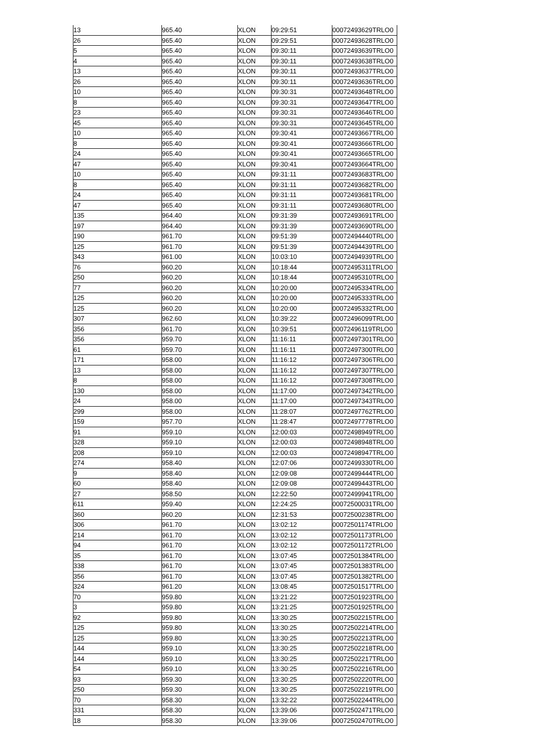| 13 | 965.40 | XLON | 09:29:51 | 00072493629TRLO0 |
| 26 | 965.40 | XLON | 09:29:51 | 00072493628TRLO0 |
| 5 | 965.40 | XLON | 09:30:11 | 00072493639TRLO0 |
| 4 | 965.40 | XLON | 09:30:11 | 00072493638TRLO0 |
| 13 | 965.40 | XLON | 09:30:11 | 00072493637TRLO0 |
| 26 | 965.40 | XLON | 09:30:11 | 00072493636TRLO0 |
| 10 | 965.40 | XLON | 09:30:31 | 00072493648TRLO0 |
| 8 | 965.40 | XLON | 09:30:31 | 00072493647TRLO0 |
| 23 | 965.40 | XLON | 09:30:31 | 00072493646TRLO0 |
| 45 | 965.40 | XLON | 09:30:31 | 00072493645TRLO0 |
| 10 | 965.40 | XLON | 09:30:41 | 00072493667TRLO0 |
| 8 | 965.40 | XLON | 09:30:41 | 00072493666TRLO0 |
| 24 | 965.40 | XLON | 09:30:41 | 00072493665TRLO0 |
| 47 | 965.40 | XLON | 09:30:41 | 00072493664TRLO0 |
| 10 | 965.40 | XLON | 09:31:11 | 00072493683TRLO0 |
| 8 | 965.40 | XLON | 09:31:11 | 00072493682TRLO0 |
| 24 | 965.40 | XLON | 09:31:11 | 00072493681TRLO0 |
| 47 | 965.40 | XLON | 09:31:11 | 00072493680TRLO0 |
| 135 | 964.40 | XLON | 09:31:39 | 00072493691TRLO0 |
| 197 | 964.40 | XLON | 09:31:39 | 00072493690TRLO0 |
| 190 | 961.70 | XLON | 09:51:39 | 00072494440TRLO0 |
| 125 | 961.70 | XLON | 09:51:39 | 00072494439TRLO0 |
| 343 | 961.00 | XLON | 10:03:10 | 00072494939TRLO0 |
| 76 | 960.20 | XLON | 10:18:44 | 00072495311TRLO0 |
| 250 | 960.20 | XLON | 10:18:44 | 00072495310TRLO0 |
| 77 | 960.20 | XLON | 10:20:00 | 00072495334TRLO0 |
| 125 | 960.20 | XLON | 10:20:00 | 00072495333TRLO0 |
| 125 | 960.20 | XLON | 10:20:00 | 00072495332TRLO0 |
| 307 | 962.60 | XLON | 10:39:22 | 00072496099TRLO0 |
| 356 | 961.70 | XLON | 10:39:51 | 00072496119TRLO0 |
| 356 | 959.70 | XLON | 11:16:11 | 00072497301TRLO0 |
| 61 | 959.70 | XLON | 11:16:11 | 00072497300TRLO0 |
| 171 | 958.00 | XLON | 11:16:12 | 00072497306TRLO0 |
| 13 | 958.00 | XLON | 11:16:12 | 00072497307TRLO0 |
| 8 | 958.00 | XLON | 11:16:12 | 00072497308TRLO0 |
| 130 | 958.00 | XLON | 11:17:00 | 00072497342TRLO0 |
| 24 | 958.00 | XLON | 11:17:00 | 00072497343TRLO0 |
| 299 | 958.00 | XLON | 11:28:07 | 00072497762TRLO0 |
| 159 | 957.70 | XLON | 11:28:47 | 00072497778TRLO0 |
| 91 | 959.10 | XLON | 12:00:03 | 00072498949TRLO0 |
| 328 | 959.10 | XLON | 12:00:03 | 00072498948TRLO0 |
| 208 | 959.10 | XLON | 12:00:03 | 00072498947TRLO0 |
| 274 | 958.40 | XLON | 12:07:06 | 00072499330TRLO0 |
| 9 | 958.40 | XLON | 12:09:08 | 00072499444TRLO0 |
| 60 | 958.40 | XLON | 12:09:08 | 00072499443TRLO0 |
| 27 | 958.50 | XLON | 12:22:50 | 00072499941TRLO0 |
| 611 | 959.40 | XLON | 12:24:25 | 00072500031TRLO0 |
| 360 | 960.20 | XLON | 12:31:53 | 00072500238TRLO0 |
| 306 | 961.70 | XLON | 13:02:12 | 00072501174TRLO0 |
| 214 | 961.70 | XLON | 13:02:12 | 00072501173TRLO0 |
| 94 | 961.70 | XLON | 13:02:12 | 00072501172TRLO0 |
| 35 | 961.70 | XLON | 13:07:45 | 00072501384TRLO0 |
| 338 | 961.70 | XLON | 13:07:45 | 00072501383TRLO0 |
| 356 | 961.70 | XLON | 13:07:45 | 00072501382TRLO0 |
| 324 | 961.20 | XLON | 13:08:45 | 00072501517TRLO0 |
| 70 | 959.80 | XLON | 13:21:22 | 00072501923TRLO0 |
| 3 | 959.80 | XLON | 13:21:25 | 00072501925TRLO0 |
| 92 | 959.80 | XLON | 13:30:25 | 00072502215TRLO0 |
| 125 | 959.80 | XLON | 13:30:25 | 00072502214TRLO0 |
| 125 | 959.80 | XLON | 13:30:25 | 00072502213TRLO0 |
| 144 | 959.10 | XLON | 13:30:25 | 00072502218TRLO0 |
| 144 | 959.10 | XLON | 13:30:25 | 00072502217TRLO0 |
| 54 | 959.10 | XLON | 13:30:25 | 00072502216TRLO0 |
| 93 | 959.30 | XLON | 13:30:25 | 00072502220TRLO0 |
| 250 | 959.30 | XLON | 13:30:25 | 00072502219TRLO0 |
| 70 | 958.30 | XLON | 13:32:22 | 00072502244TRLO0 |
| 331 | 958.30 | XLON | 13:39:06 | 00072502471TRLO0 |
| 18 | 958.30 | XLON | 13:39:06 | 00072502470TRLO0 |